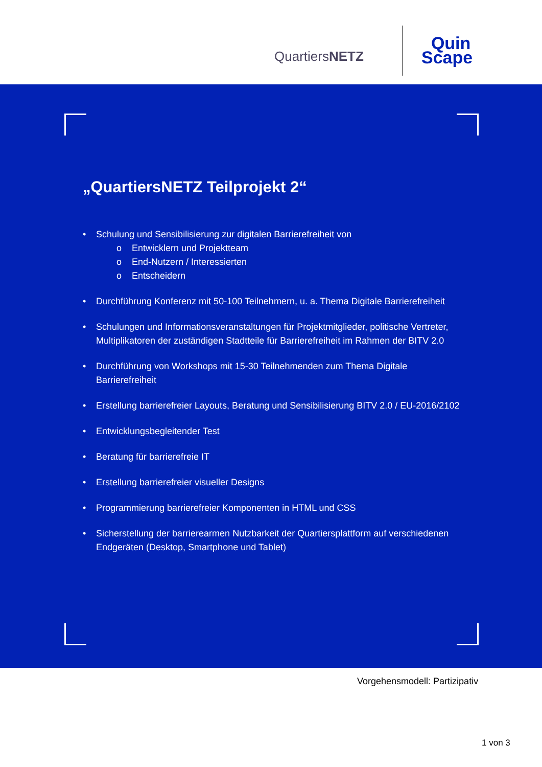QuartiersNETZ
Quin
Scape
„QuartiersNETZ Teilprojekt 2“
• Schulung und Sensibilisierung zur digitalen Barrierefreiheit von
o Entwicklern und Projektteam
o End-Nutzern / Interessierten
o Entscheidern
• Durchführung Konferenz mit 50-100 Teilnehmern, u. a. Thema Digitale Barrierefreiheit
• Schulungen und Informationsveranstaltungen für Projektmitglieder, politische Vertreter, Multiplikatoren der zuständigen Stadtteile für Barrierefreiheit im Rahmen der BITV 2.0
• Durchführung von Workshops mit 15-30 Teilnehmenden zum Thema Digitale Barrierefreiheit
• Erstellung barrierefreier Layouts, Beratung und Sensibilisierung BITV 2.0 / EU-2016/2102
• Entwicklungsbegleitender Test
• Beratung für barrierefreie IT
• Erstellung barrierefreier visueller Designs
• Programmierung barrierefreier Komponenten in HTML und CSS
• Sicherstellung der barrierearmen Nutzbarkeit der Quartiersplattform auf verschiedenen Endgeräten (Desktop, Smartphone und Tablet)
Vorgehensmodell: Partizipativ
1 von 3